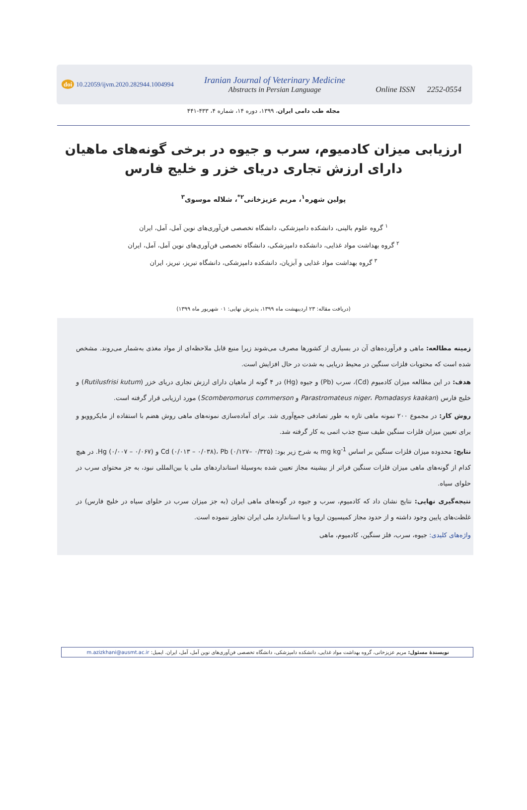doi 10.22059/ijvm.2020.282944.1004994
Iranian Journal of Veterinary Medicine
Abstracts in Persian Language
Online ISSN 2252-0554
مجله طب دامی ایران، ۱۳۹۹، دوره ۱۴، شماره ۴، ۴۳۳-۴۴۱
ارزیابی میزان کادمیوم، سرب و جیوه در برخی گونه‌های ماهیان دارای ارزش تجاری دریای خزر و خلیج فارس
پولین شهره<sup>۱</sup>، مریم عزیزخانی<sup>۲*</sup>، شلاله موسوی<sup>۳</sup>
<sup>۱</sup> گروه علوم بالینی، دانشکده دامپزشکی، دانشگاه تخصصی فن‌آوری‌های نوین آمل، آمل، ایران
<sup>۲</sup> گروه بهداشت مواد غذایی، دانشکده دامپزشکی، دانشگاه تخصصی فن‌آوری‌های نوین آمل، آمل، ایران
<sup>۳</sup> گروه بهداشت مواد غذایی و آبزیان، دانشکده دامپزشکی، دانشگاه تبریز، تبریز، ایران
(دریافت مقاله: ۲۳ اردیبهشت ماه ۱۳۹۹، پذیرش نهایی: ۰۱ شهریور ماه ۱۳۹۹)
زمینه مطالعه: ماهی و فرآورده‌های آن در بسیاری از کشورها مصرف می‌شوند زیرا منبع قابل ملاحظه‌ای از مواد مغذی به‌شمار می‌روند. مشخص شده است که محتویات فلزات سنگین در محیط دریایی به شدت در حال افزایش است.
هدف: در این مطالعه میزان کادمیوم (Cd)، سرب (Pb) و جیوه (Hg) در ۴ گونه از ماهیان دارای ارزش تجاری دریای خزر (Rutilusfrisi kutum) و خلیج فارس (Parastromateus niger، Pomadasys kaakan و Scomberomorus commerson) مورد ارزیابی قرار گرفته است.
روش کار: در مجموع ۲۰۰ نمونه ماهی تازه به طور تصادفی جمع‌آوری شد. برای آماده‌سازی نمونه‌های ماهی روش هضم با استفاده از مایکروویو و برای تعیین میزان فلزات سنگین طیف سنج جذب اتمی به کار گرفته شد.
نتایج: محدوده میزان فلزات سنگین بر اساس mg kg<sup>-1</sup> به شرح زیر بود: Cd (۰/۰۱۳ – ۰/۰۳۸)، Pb (۰/۱۲۷– ۰/۳۲۵) و Hg (۰/۰۰۷ – ۰/۰۶۷). در هیچ کدام از گونه‌های ماهی میزان فلزات سنگین فراتر از بیشینه مجاز تعیین شده به‌وسیلهٔ استانداردهای ملی یا بین‌المللی نبود، به جز محتوای سرب در حلوای سیاه.
نتیجه‌گیری نهایی: نتایج نشان داد که کادمیوم، سرب و جیوه در گونه‌های ماهی ایران (به جز میزان سرب در حلوای سیاه در خلیج فارس) در غلظت‌های پایین وجود داشته و از حدود مجاز کمیسیون اروپا و یا استاندارد ملی ایران تجاوز ننموده است.
واژه‌های کلیدی: جیوه، سرب، فلز سنگین، کادمیوم، ماهی
نویسندهٔ مسئول: مریم عزیزخانی، گروه بهداشت مواد غذایی، دانشکده دامپزشکی، دانشگاه تخصصی فن‌آوری‌های نوین آمل، آمل، ایران. ایمیل: m.azizkhani@ausmt.ac.ir